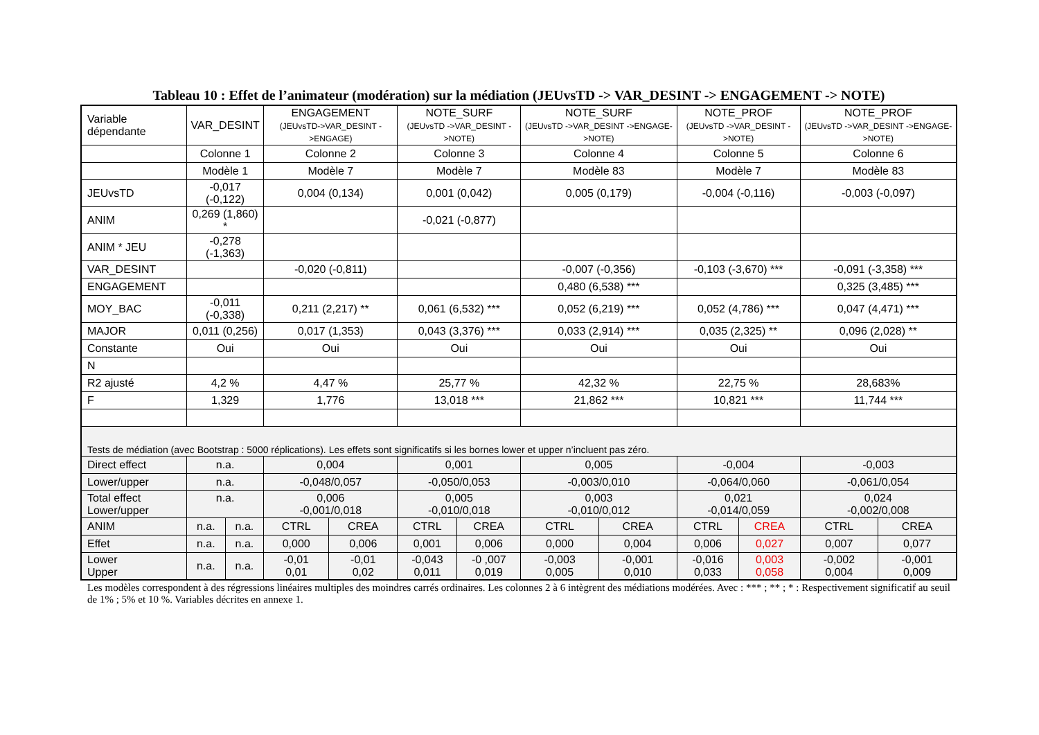Tableau 10 : Effet de l’animateur (modération) sur la médiation (JEUvsTD -> VAR_DESINT -> ENGAGEMENT -> NOTE)
| Variable dépendante | VAR_DESINT | | ENGAGEMENT (JEUvsTD->VAR_DESINT ->ENGAGE) | | NOTE_SURF (JEUvsTD ->VAR_DESINT ->NOTE) | | NOTE_SURF (JEUvsTD ->VAR_DESINT ->ENGAGE->NOTE) | | NOTE_PROF (JEUvsTD ->VAR_DESINT ->NOTE) | | NOTE_PROF (JEUvsTD ->VAR_DESINT ->ENGAGE->NOTE) | |
| | Colonne 1 | | Colonne 2 | | Colonne 3 | | Colonne 4 | | Colonne 5 | | Colonne 6 | |
| | Modèle 1 | | Modèle 7 | | Modèle 7 | | Modèle 83 | | Modèle 7 | | Modèle 83 | |
| JEUvsTD | -0,017 (-0,122) | | 0,004 (0,134) | | 0,001 (0,042) | | 0,005 (0,179) | | -0,004 (-0,116) | | -0,003 (-0,097) | |
| ANIM | 0,269 (1,860) * | | | | -0,021 (-0,877) | | | | | | | |
| ANIM * JEU | -0,278 (-1,363) | | | | | | | | | | | |
| VAR_DESINT | | | -0,020 (-0,811) | | | | -0,007 (-0,356) | | -0,103 (-3,670) *** | | -0,091 (-3,358) *** | |
| ENGAGEMENT | | | | | | | 0,480 (6,538) *** | | | | 0,325 (3,485) *** | |
| MOY_BAC | -0,011 (-0,338) | | 0,211 (2,217) ** | | 0,061 (6,532) *** | | 0,052 (6,219) *** | | 0,052 (4,786) *** | | 0,047 (4,471) *** | |
| MAJOR | 0,011 (0,256) | | 0,017 (1,353) | | 0,043 (3,376) *** | | 0,033 (2,914) *** | | 0,035 (2,325) ** | | 0,096 (2,028) ** | |
| Constante | Oui | | Oui | | Oui | | Oui | | Oui | | Oui | |
| N | | | | | | | | | | | | |
| R2 ajusté | 4,2 % | | 4,47 % | | 25,77 % | | 42,32 % | | 22,75 % | | 28,683% | |
| F | 1,329 | | 1,776 | | 13,018 *** | | 21,862 *** | | 10,821 *** | | 11,744 *** | |
| Tests de médiation (avec Bootstrap : 5000 réplications). Les effets sont significatifs si les bornes lower et upper n’incluent pas zéro. | | | | | | | | | | | | |
| Direct effect | n.a. | | 0,004 | | 0,001 | | 0,005 | | -0,004 | | -0,003 | |
| Lower/upper | n.a. | | -0,048/0,057 | | -0,050/0,053 | | -0,003/0,010 | | -0,064/0,060 | | -0,061/0,054 | |
| Total effect Lower/upper | n.a. | | 0,006 -0,001/0,018 | | 0,005 -0,010/0,018 | | 0,003 -0,010/0,012 | | 0,021 -0,014/0,059 | | 0,024 -0,002/0,008 | |
| ANIM | n.a. | n.a. | CTRL | CREA | CTRL | CREA | CTRL | CREA | CTRL | CREA | CTRL | CREA |
| Effet | n.a. | n.a. | 0,000 | 0,006 | 0,001 | 0,006 | 0,000 | 0,004 | 0,006 | 0,027 | 0,007 | 0,077 |
| Lower Upper | n.a. | n.a. | -0,01 0,01 | -0,01 0,02 | -0,043 0,011 | -0 ,007 0,019 | -0,003 0,005 | -0,001 0,010 | -0,016 0,033 | 0,003 0,058 | -0,002 0,004 | -0,001 0,009 |
Les modèles correspondent à des régressions linéaires multiples des moindres carrés ordinaires. Les colonnes 2 à 6 intègrent des médiations modérées. Avec : *** ; ** ; * : Respectivement significatif au seuil de 1% ; 5% et 10 %. Variables décrites en annexe 1.